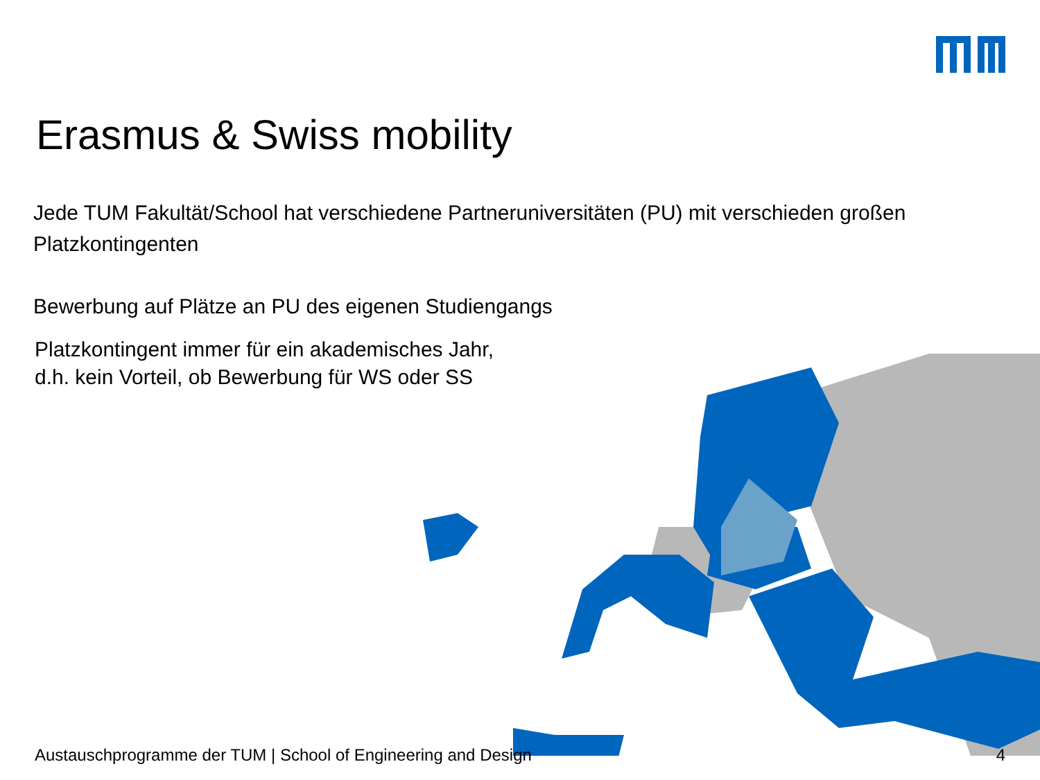Erasmus & Swiss mobility
Jede TUM Fakultät/School hat verschiedene Partneruniversitäten (PU) mit verschieden großen Platzkontingenten
Bewerbung auf Plätze an PU des eigenen Studiengangs
Platzkontingent immer für ein akademisches Jahr,
d.h. kein Vorteil, ob Bewerbung für WS oder SS
Austauschprogramme der TUM | School of Engineering and Design 4